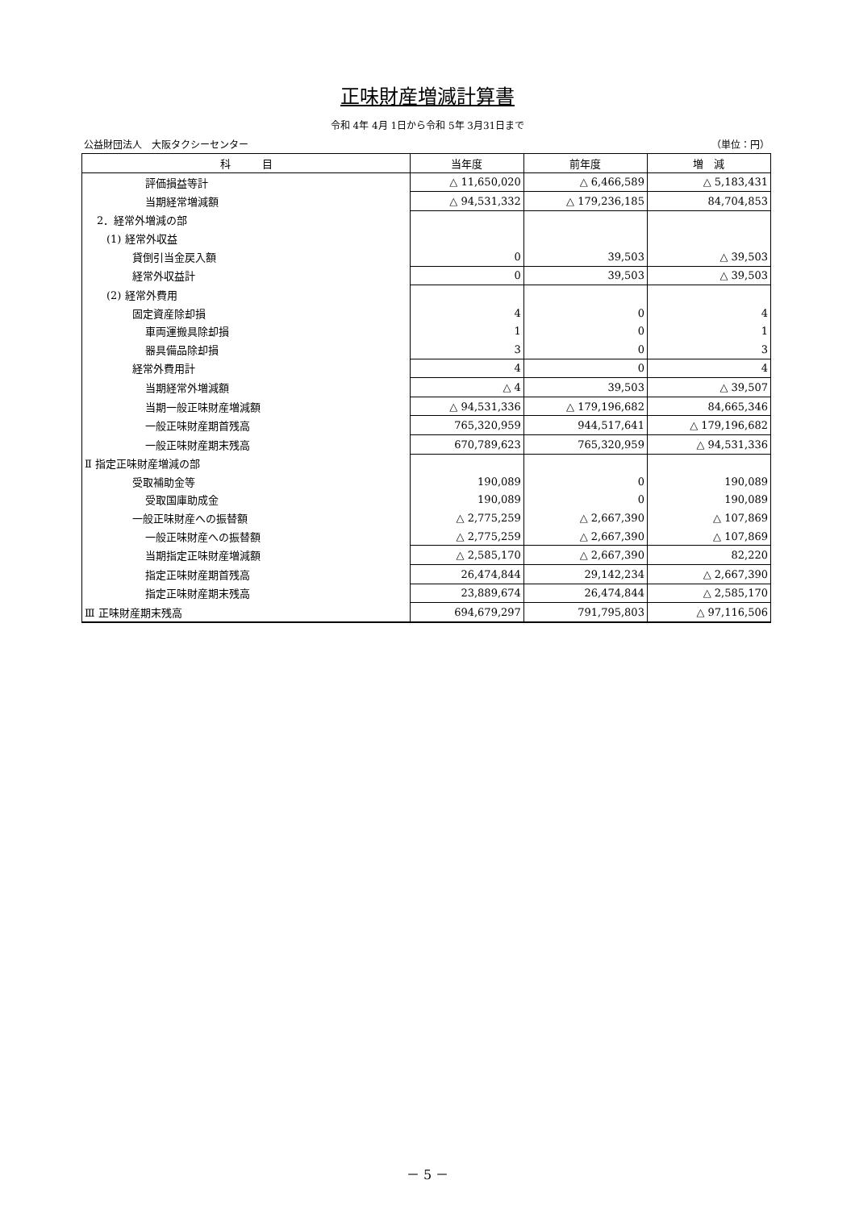正味財産増減計算書
令和 4年 4月 1日から令和 5年 3月31日まで
公益財団法人　大阪タクシーセンター （単位：円）
| 科 目 | 当年度 | 前年度 | 増 減 |
| --- | --- | --- | --- |
| 評価損益等計 | △ 11,650,020 | △ 6,466,589 | △ 5,183,431 |
| 当期経常増減額 | △ 94,531,332 | △ 179,236,185 | 84,704,853 |
| 2．経常外増減の部 | | | |
| (1) 経常外収益 | | | |
| 貸倒引当金戻入額 | 0 | 39,503 | △ 39,503 |
| 経常外収益計 | 0 | 39,503 | △ 39,503 |
| (2) 経常外費用 | | | |
| 固定資産除却損 | 4 | 0 | 4 |
| 車両運搬具除却損 | 1 | 0 | 1 |
| 器具備品除却損 | 3 | 0 | 3 |
| 経常外費用計 | 4 | 0 | 4 |
| 当期経常外増減額 | △ 4 | 39,503 | △ 39,507 |
| 当期一般正味財産増減額 | △ 94,531,336 | △ 179,196,682 | 84,665,346 |
| 一般正味財産期首残高 | 765,320,959 | 944,517,641 | △ 179,196,682 |
| 一般正味財産期末残高 | 670,789,623 | 765,320,959 | △ 94,531,336 |
| Ⅱ 指定正味財産増減の部 | | | |
| 受取補助金等 | 190,089 | 0 | 190,089 |
| 受取国庫助成金 | 190,089 | 0 | 190,089 |
| 一般正味財産への振替額 | △ 2,775,259 | △ 2,667,390 | △ 107,869 |
| 一般正味財産への振替額 | △ 2,775,259 | △ 2,667,390 | △ 107,869 |
| 当期指定正味財産増減額 | △ 2,585,170 | △ 2,667,390 | 82,220 |
| 指定正味財産期首残高 | 26,474,844 | 29,142,234 | △ 2,667,390 |
| 指定正味財産期末残高 | 23,889,674 | 26,474,844 | △ 2,585,170 |
| Ⅲ 正味財産期末残高 | 694,679,297 | 791,795,803 | △ 97,116,506 |
－ 5 －